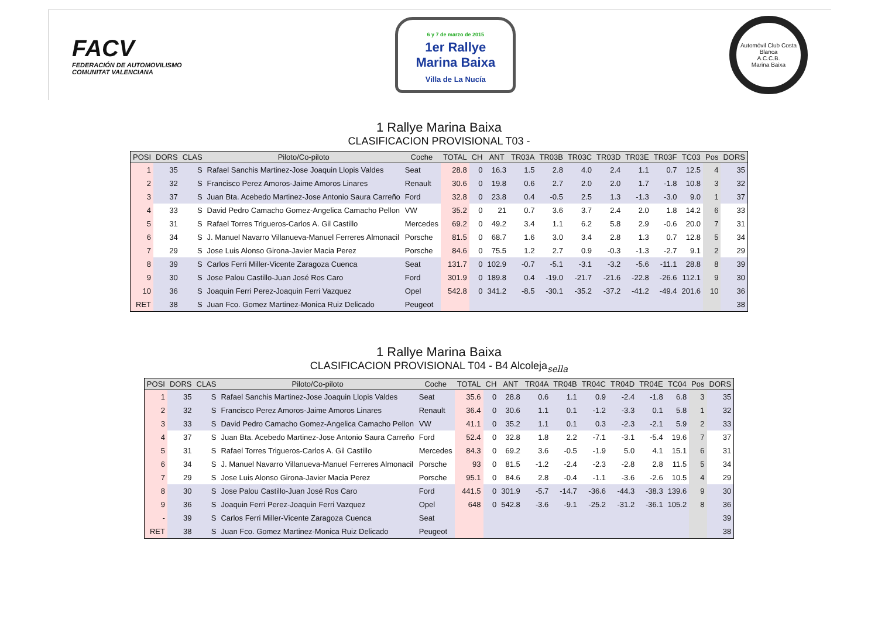FACV
FEDERACIÓN DE AUTOMOVILISMO
COMUNITAT VALENCIANA
6 y 7 de marzo de 2015
1er Rallye
Marina Baixa
Villa de La Nucía
Automóvil Club Costa Blanca
A.C.C.B.
Marina Baixa
1 Rallye Marina Baixa
CLASIFICACION PROVISIONAL T03 -
| POSI | DORS | CLAS | Piloto/Co-piloto | Coche | TOTAL | CH | ANT | TR03A | TR03B | TR03C | TR03D | TR03E | TR03F | TC03 | Pos | DORS |
| --- | --- | --- | --- | --- | --- | --- | --- | --- | --- | --- | --- | --- | --- | --- | --- | --- |
| 1 | 35 | S | Rafael Sanchis Martinez-Jose Joaquin Llopis Valdes | Seat | 28.8 | 0 | 16.3 | 1.5 | 2.8 | 4.0 | 2.4 | 1.1 | 0.7 | 12.5 | 4 | 35 |
| 2 | 32 | S | Francisco Perez Amoros-Jaime Amoros Linares | Renault | 30.6 | 0 | 19.8 | 0.6 | 2.7 | 2.0 | 2.0 | 1.7 | -1.8 | 10.8 | 3 | 32 |
| 3 | 37 | S | Juan Bta. Acebedo Martinez-Jose Antonio Saura Carreño | Ford | 32.8 | 0 | 23.8 | 0.4 | -0.5 | 2.5 | 1.3 | -1.3 | -3.0 | 9.0 | 1 | 37 |
| 4 | 33 | S | David Pedro Camacho Gomez-Angelica Camacho Pellon | VW | 35.2 | 0 | 21 | 0.7 | 3.6 | 3.7 | 2.4 | 2.0 | 1.8 | 14.2 | 6 | 33 |
| 5 | 31 | S | Rafael Torres Trigueros-Carlos A. Gil Castillo | Mercedes | 69.2 | 0 | 49.2 | 3.4 | 1.1 | 6.2 | 5.8 | 2.9 | -0.6 | 20.0 | 7 | 31 |
| 6 | 34 | S | J. Manuel Navarro Villanueva-Manuel Ferreres Almonacil | Porsche | 81.5 | 0 | 68.7 | 1.6 | 3.0 | 3.4 | 2.8 | 1.3 | 0.7 | 12.8 | 5 | 34 |
| 7 | 29 | S | Jose Luis Alonso Girona-Javier Macia Perez | Porsche | 84.6 | 0 | 75.5 | 1.2 | 2.7 | 0.9 | -0.3 | -1.3 | -2.7 | 9.1 | 2 | 29 |
| 8 | 39 | S | Carlos Ferri Miller-Vicente Zaragoza Cuenca | Seat | 131.7 | 0 | 102.9 | -0.7 | -5.1 | -3.1 | -3.2 | -5.6 | -11.1 | 28.8 | 8 | 39 |
| 9 | 30 | S | Jose Palou Castillo-Juan José Ros Caro | Ford | 301.9 | 0 | 189.8 | 0.4 | -19.0 | -21.7 | -21.6 | -22.8 | -26.6 | 112.1 | 9 | 30 |
| 10 | 36 | S | Joaquin Ferri Perez-Joaquin Ferri Vazquez | Opel | 542.8 | 0 | 341.2 | -8.5 | -30.1 | -35.2 | -37.2 | -41.2 | -49.4 | 201.6 | 10 | 36 |
| RET | 38 | S | Juan Fco. Gomez Martinez-Monica Ruiz Delicado | Peugeot | | | | | | | | | | | | 38 |
1 Rallye Marina Baixa
CLASIFICACION PROVISIONAL T04 - B4 Alcoleja<sub>sella</sub>
| POSI | DORS | CLAS | Piloto/Co-piloto | Coche | TOTAL | CH | ANT | TR04A | TR04B | TR04C | TR04D | TR04E | TC04 | Pos | DORS |
| --- | --- | --- | --- | --- | --- | --- | --- | --- | --- | --- | --- | --- | --- | --- | --- |
| 1 | 35 | S | Rafael Sanchis Martinez-Jose Joaquin Llopis Valdes | Seat | 35.6 | 0 | 28.8 | 0.6 | 1.1 | 0.9 | -2.4 | -1.8 | 6.8 | 3 | 35 |
| 2 | 32 | S | Francisco Perez Amoros-Jaime Amoros Linares | Renault | 36.4 | 0 | 30.6 | 1.1 | 0.1 | -1.2 | -3.3 | 0.1 | 5.8 | 1 | 32 |
| 3 | 33 | S | David Pedro Camacho Gomez-Angelica Camacho Pellon | VW | 41.1 | 0 | 35.2 | 1.1 | 0.1 | 0.3 | -2.3 | -2.1 | 5.9 | 2 | 33 |
| 4 | 37 | S | Juan Bta. Acebedo Martinez-Jose Antonio Saura Carreño | Ford | 52.4 | 0 | 32.8 | 1.8 | 2.2 | -7.1 | -3.1 | -5.4 | 19.6 | 7 | 37 |
| 5 | 31 | S | Rafael Torres Trigueros-Carlos A. Gil Castillo | Mercedes | 84.3 | 0 | 69.2 | 3.6 | -0.5 | -1.9 | 5.0 | 4.1 | 15.1 | 6 | 31 |
| 6 | 34 | S | J. Manuel Navarro Villanueva-Manuel Ferreres Almonacil | Porsche | 93 | 0 | 81.5 | -1.2 | -2.4 | -2.3 | -2.8 | 2.8 | 11.5 | 5 | 34 |
| 7 | 29 | S | Jose Luis Alonso Girona-Javier Macia Perez | Porsche | 95.1 | 0 | 84.6 | 2.8 | -0.4 | -1.1 | -3.6 | -2.6 | 10.5 | 4 | 29 |
| 8 | 30 | S | Jose Palou Castillo-Juan José Ros Caro | Ford | 441.5 | 0 | 301.9 | -5.7 | -14.7 | -36.6 | -44.3 | -38.3 | 139.6 | 9 | 30 |
| 9 | 36 | S | Joaquin Ferri Perez-Joaquin Ferri Vazquez | Opel | 648 | 0 | 542.8 | -3.6 | -9.1 | -25.2 | -31.2 | -36.1 | 105.2 | 8 | 36 |
| - | 39 | S | Carlos Ferri Miller-Vicente Zaragoza Cuenca | Seat | | | | | | | | | | | 39 |
| RET | 38 | S | Juan Fco. Gomez Martinez-Monica Ruiz Delicado | Peugeot | | | | | | | | | | | 38 |